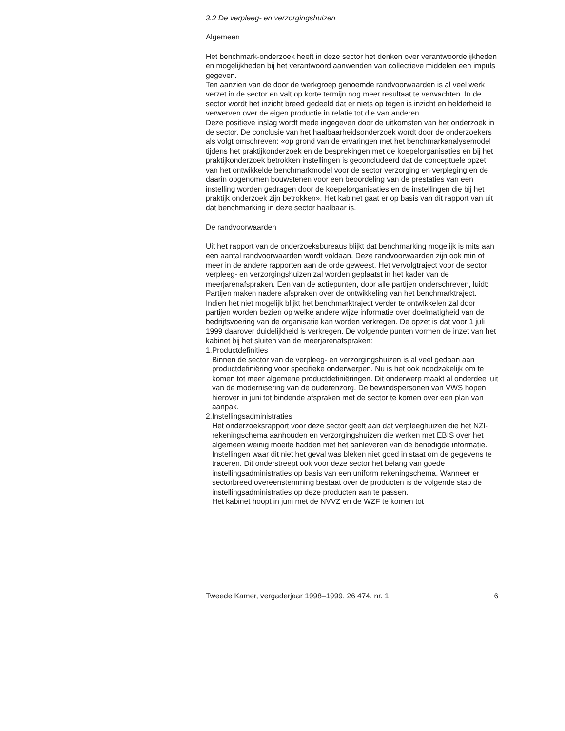3.2 De verpleeg- en verzorgingshuizen
Algemeen
Het benchmark-onderzoek heeft in deze sector het denken over verantwoordelijkheden en mogelijkheden bij het verantwoord aanwenden van collectieve middelen een impuls gegeven.
Ten aanzien van de door de werkgroep genoemde randvoorwaarden is al veel werk verzet in de sector en valt op korte termijn nog meer resultaat te verwachten. In de sector wordt het inzicht breed gedeeld dat er niets op tegen is inzicht en helderheid te verwerven over de eigen productie in relatie tot die van anderen.
Deze positieve inslag wordt mede ingegeven door de uitkomsten van het onderzoek in de sector. De conclusie van het haalbaarheidsonderzoek wordt door de onderzoekers als volgt omschreven: «op grond van de ervaringen met het benchmarkanalysemodel tijdens het praktijkonderzoek en de besprekingen met de koepelorganisaties en bij het praktijkonderzoek betrokken instellingen is geconcludeerd dat de conceptuele opzet van het ontwikkelde benchmarkmodel voor de sector verzorging en verpleging en de daarin opgenomen bouwstenen voor een beoordeling van de prestaties van een instelling worden gedragen door de koepelorganisaties en de instellingen die bij het praktijk onderzoek zijn betrokken». Het kabinet gaat er op basis van dit rapport van uit dat benchmarking in deze sector haalbaar is.
De randvoorwaarden
Uit het rapport van de onderzoeksbureaus blijkt dat benchmarking mogelijk is mits aan een aantal randvoorwaarden wordt voldaan. Deze randvoorwaarden zijn ook min of meer in de andere rapporten aan de orde geweest. Het vervolgtraject voor de sector verpleeg- en verzorgingshuizen zal worden geplaatst in het kader van de meerjarenafspraken. Een van de actiepunten, door alle partijen onderschreven, luidt: Partijen maken nadere afspraken over de ontwikkeling van het benchmarktraject. Indien het niet mogelijk blijkt het benchmarktraject verder te ontwikkelen zal door partijen worden bezien op welke andere wijze informatie over doelmatigheid van de bedrijfsvoering van de organisatie kan worden verkregen. De opzet is dat voor 1 juli 1999 daarover duidelijkheid is verkregen. De volgende punten vormen de inzet van het kabinet bij het sluiten van de meerjarenafspraken:
1. Productdefinities
Binnen de sector van de verpleeg- en verzorgingshuizen is al veel gedaan aan productdefiniëring voor specifieke onderwerpen. Nu is het ook noodzakelijk om te komen tot meer algemene productdefiniëringen. Dit onderwerp maakt al onderdeel uit van de modernisering van de ouderenzorg. De bewindspersonen van VWS hopen hierover in juni tot bindende afspraken met de sector te komen over een plan van aanpak.
2. Instellingsadministraties
Het onderzoeksrapport voor deze sector geeft aan dat verpleeghuizen die het NZI-rekeningschema aanhouden en verzorgingshuizen die werken met EBIS over het algemeen weinig moeite hadden met het aanleveren van de benodigde informatie. Instellingen waar dit niet het geval was bleken niet goed in staat om de gegevens te traceren. Dit onderstreept ook voor deze sector het belang van goede instellingsadministraties op basis van een uniform rekeningschema. Wanneer er sectorbreed overeenstemming bestaat over de producten is de volgende stap de instellingsadministraties op deze producten aan te passen.
Het kabinet hoopt in juni met de NVVZ en de WZF te komen tot
Tweede Kamer, vergaderjaar 1998–1999, 26 474, nr. 1 6